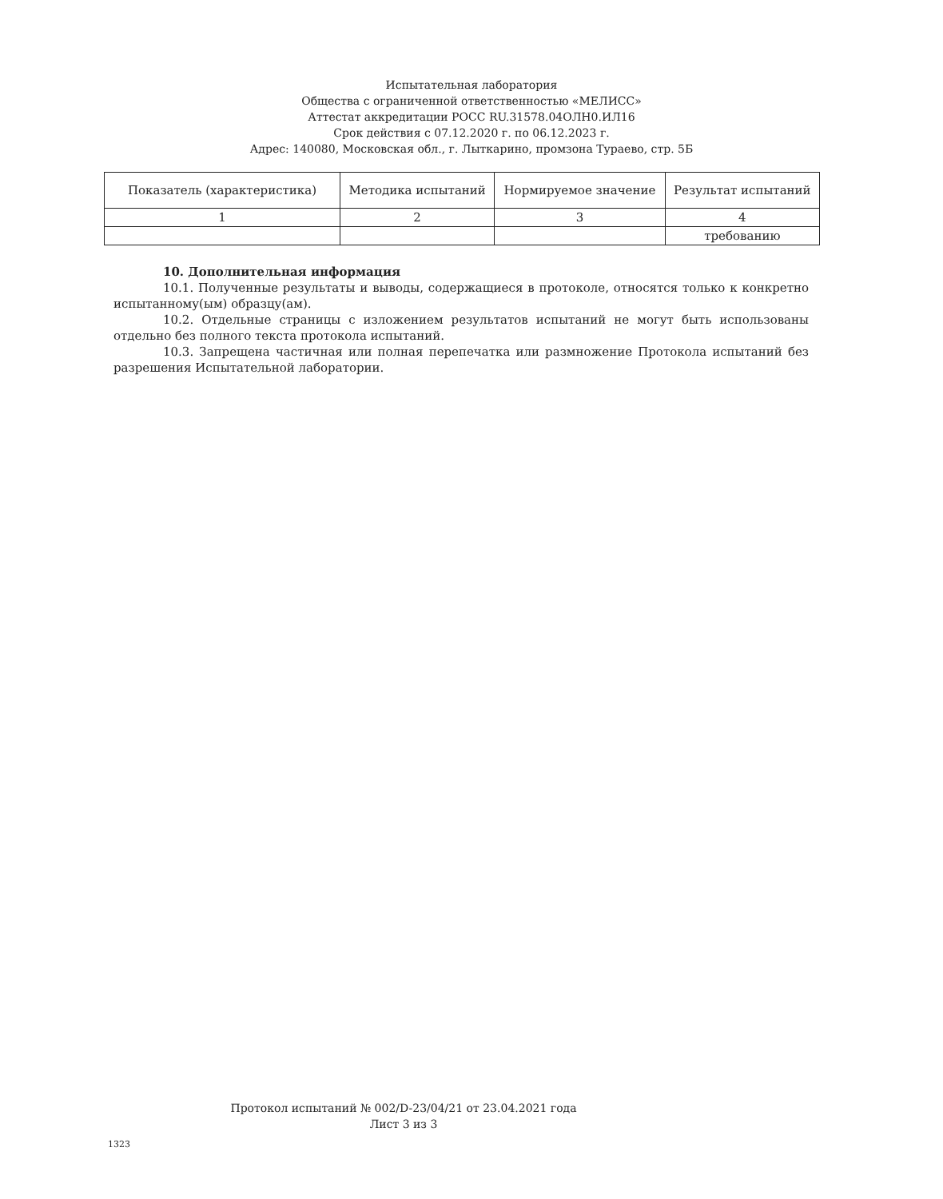Испытательная лаборатория
Общества с ограниченной ответственностью «МЕЛИСС»
Аттестат аккредитации РОСС RU.31578.04ОЛН0.ИЛ16
Срок действия с 07.12.2020 г. по 06.12.2023 г.
Адрес: 140080, Московская обл., г. Лыткарино, промзона Тураево, стр. 5Б
| Показатель (характеристика) | Методика испытаний | Нормируемое значение | Результат испытаний |
| --- | --- | --- | --- |
| 1 | 2 | 3 | 4 |
| | | | требованию |
10. Дополнительная информация
10.1. Полученные результаты и выводы, содержащиеся в протоколе, относятся только к конкретно испытанному(ым) образцу(ам).
10.2. Отдельные страницы с изложением результатов испытаний не могут быть использованы отдельно без полного текста протокола испытаний.
10.3. Запрещена частичная или полная перепечатка или размножение Протокола испытаний без разрешения Испытательной лаборатории.
Протокол испытаний № 002/D-23/04/21 от 23.04.2021 года
Лист 3 из 3
1323